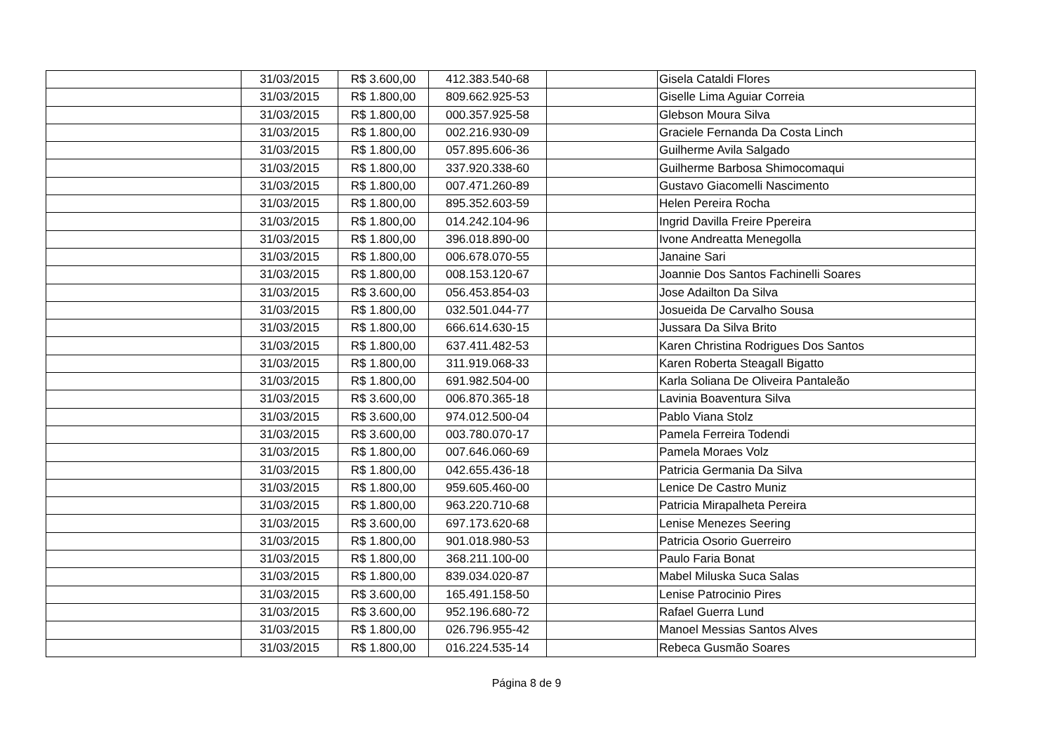| | 31/03/2015 | R$ 3.600,00 | 412.383.540-68 | | Gisela Cataldi Flores |
| | 31/03/2015 | R$ 1.800,00 | 809.662.925-53 | | Giselle Lima Aguiar Correia |
| | 31/03/2015 | R$ 1.800,00 | 000.357.925-58 | | Glebson Moura Silva |
| | 31/03/2015 | R$ 1.800,00 | 002.216.930-09 | | Graciele Fernanda Da Costa Linch |
| | 31/03/2015 | R$ 1.800,00 | 057.895.606-36 | | Guilherme Avila Salgado |
| | 31/03/2015 | R$ 1.800,00 | 337.920.338-60 | | Guilherme Barbosa Shimocomaqui |
| | 31/03/2015 | R$ 1.800,00 | 007.471.260-89 | | Gustavo Giacomelli Nascimento |
| | 31/03/2015 | R$ 1.800,00 | 895.352.603-59 | | Helen Pereira Rocha |
| | 31/03/2015 | R$ 1.800,00 | 014.242.104-96 | | Ingrid Davilla Freire Ppereira |
| | 31/03/2015 | R$ 1.800,00 | 396.018.890-00 | | Ivone Andreatta Menegolla |
| | 31/03/2015 | R$ 1.800,00 | 006.678.070-55 | | Janaine Sari |
| | 31/03/2015 | R$ 1.800,00 | 008.153.120-67 | | Joannie Dos Santos Fachinelli Soares |
| | 31/03/2015 | R$ 3.600,00 | 056.453.854-03 | | Jose Adailton Da Silva |
| | 31/03/2015 | R$ 1.800,00 | 032.501.044-77 | | Josueida De Carvalho Sousa |
| | 31/03/2015 | R$ 1.800,00 | 666.614.630-15 | | Jussara Da Silva Brito |
| | 31/03/2015 | R$ 1.800,00 | 637.411.482-53 | | Karen Christina Rodrigues Dos Santos |
| | 31/03/2015 | R$ 1.800,00 | 311.919.068-33 | | Karen Roberta Steagall Bigatto |
| | 31/03/2015 | R$ 1.800,00 | 691.982.504-00 | | Karla Soliana De Oliveira Pantaleão |
| | 31/03/2015 | R$ 3.600,00 | 006.870.365-18 | | Lavinia Boaventura Silva |
| | 31/03/2015 | R$ 3.600,00 | 974.012.500-04 | | Pablo Viana Stolz |
| | 31/03/2015 | R$ 3.600,00 | 003.780.070-17 | | Pamela Ferreira Todendi |
| | 31/03/2015 | R$ 1.800,00 | 007.646.060-69 | | Pamela Moraes Volz |
| | 31/03/2015 | R$ 1.800,00 | 042.655.436-18 | | Patricia Germania Da Silva |
| | 31/03/2015 | R$ 1.800,00 | 959.605.460-00 | | Lenice De Castro Muniz |
| | 31/03/2015 | R$ 1.800,00 | 963.220.710-68 | | Patricia Mirapalheta Pereira |
| | 31/03/2015 | R$ 3.600,00 | 697.173.620-68 | | Lenise Menezes Seering |
| | 31/03/2015 | R$ 1.800,00 | 901.018.980-53 | | Patricia Osorio Guerreiro |
| | 31/03/2015 | R$ 1.800,00 | 368.211.100-00 | | Paulo Faria Bonat |
| | 31/03/2015 | R$ 1.800,00 | 839.034.020-87 | | Mabel Miluska Suca Salas |
| | 31/03/2015 | R$ 3.600,00 | 165.491.158-50 | | Lenise Patrocinio Pires |
| | 31/03/2015 | R$ 3.600,00 | 952.196.680-72 | | Rafael Guerra Lund |
| | 31/03/2015 | R$ 1.800,00 | 026.796.955-42 | | Manoel Messias Santos Alves |
| | 31/03/2015 | R$ 1.800,00 | 016.224.535-14 | | Rebeca Gusmão Soares |
Página 8 de 9